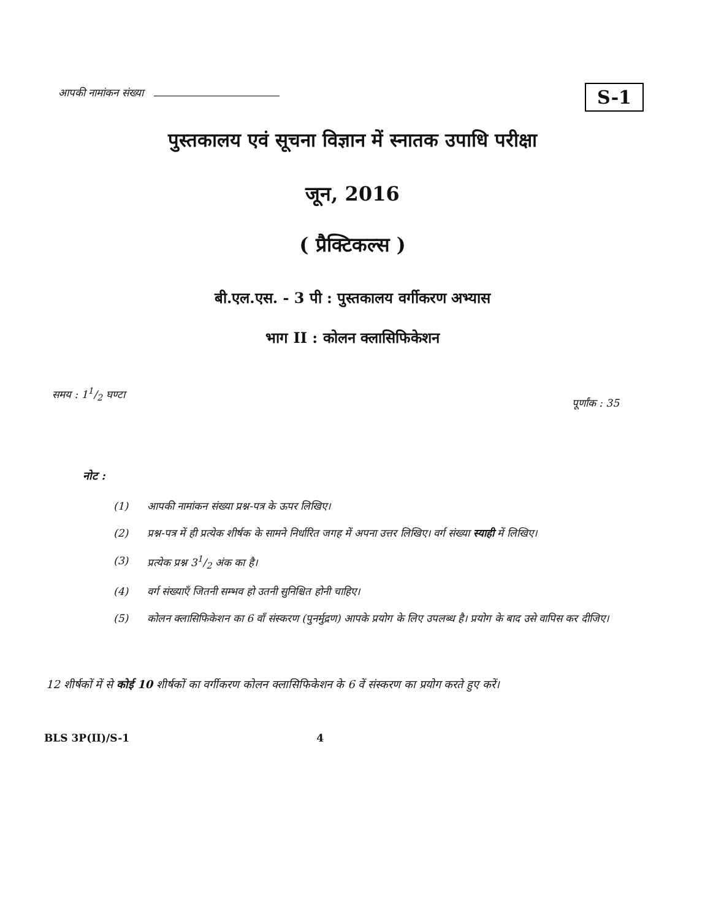आपकी नामांकन संख्या
S-1
पुस्तकालय एवं सूचना विज्ञान में स्नातक उपाधि परीक्षा
जून, 2016
( प्रैक्टिकल्स )
बी.एल.एस. - 3 पी : पुस्तकालय वर्गीकरण अभ्यास
भाग II : कोलन क्लासिफिकेशन
समय : 11/2 घण्टा
पूर्णांक : 35
नोट :
(1) आपकी नामांकन संख्या प्रश्न-पत्र के ऊपर लिखिए।
(2) प्रश्न-पत्र में ही प्रत्येक शीर्षक के सामने निर्धारित जगह में अपना उत्तर लिखिए। वर्ग संख्या स्याही में लिखिए।
(3) प्रत्येक प्रश्न 31/2 अंक का है।
(4) वर्ग संख्याएँ जितनी सम्भव हो उतनी सुनिश्चित होनी चाहिए।
(5) कोलन क्लासिफिकेशन का 6 वाँ संस्करण (पुनर्मुद्रण) आपके प्रयोग के लिए उपलब्ध है। प्रयोग के बाद उसे वापिस कर दीजिए।
12 शीर्षकों में से कोई 10 शीर्षकों का वर्गीकरण कोलन क्लासिफिकेशन के 6 वें संस्करण का प्रयोग करते हुए करें।
BLS 3P(II)/S-1 4